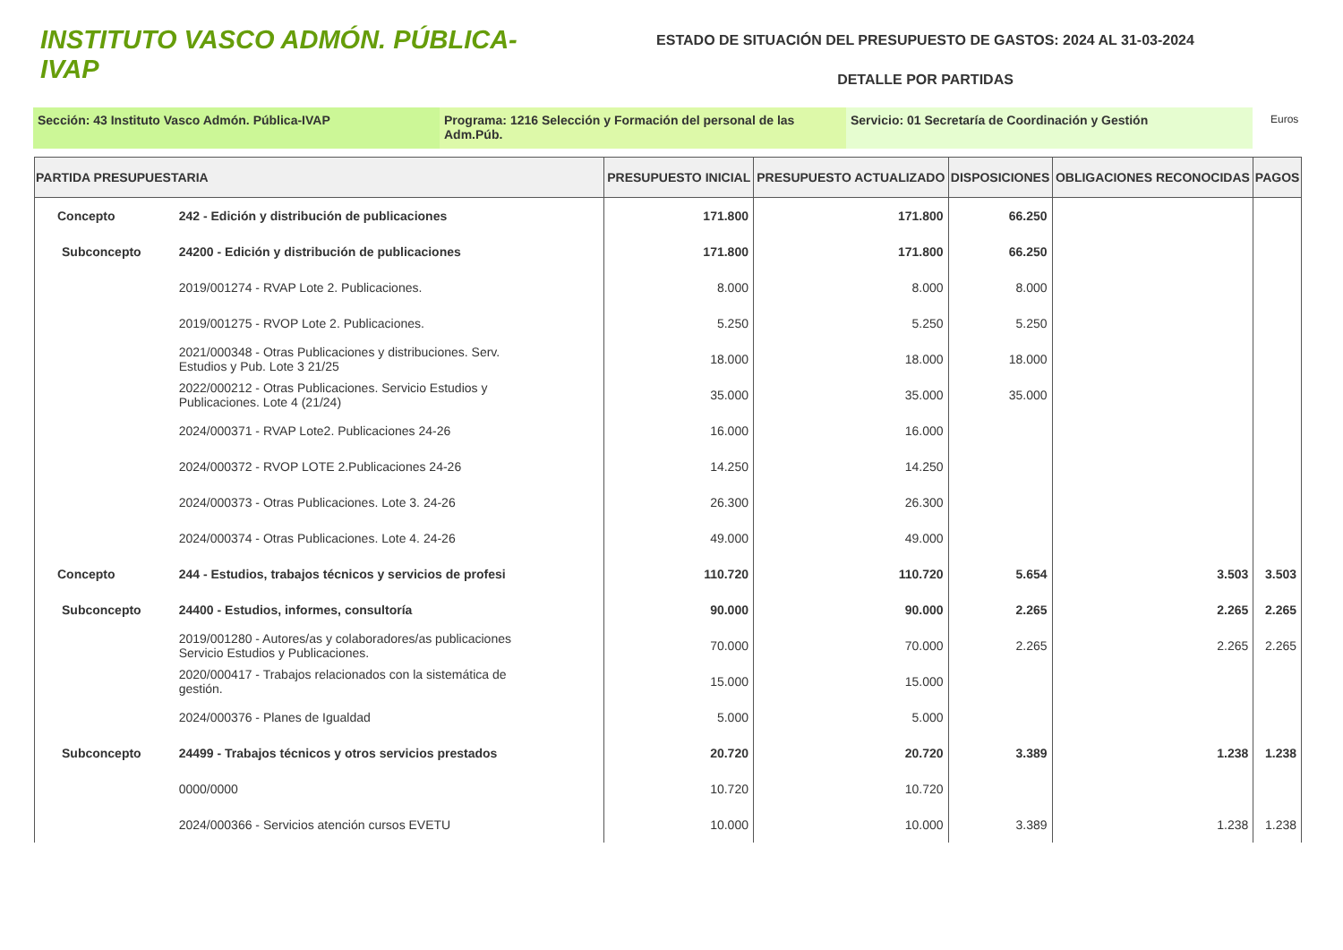INSTITUTO VASCO ADMÓN. PÚBLICA-IVAP
ESTADO DE SITUACIÓN DEL PRESUPUESTO DE GASTOS: 2024 AL 31-03-2024
DETALLE POR PARTIDAS
Sección: 43 Instituto Vasco Admón. Pública-IVAP Programa: 1216 Selección y Formación del personal de las Adm.Púb.
Servicio: 01 Secretaría de Coordinación y Gestión
Euros
| PARTIDA PRESUPUESTARIA | | PRESUPUESTO INICIAL | PRESUPUESTO ACTUALIZADO | DISPOSICIONES | OBLIGACIONES RECONOCIDAS | PAGOS |
| --- | --- | --- | --- | --- | --- | --- |
| Concepto | 242 - Edición y distribución de publicaciones | 171.800 | 171.800 | 66.250 | | |
| Subconcepto | 24200 - Edición y distribución de publicaciones | 171.800 | 171.800 | 66.250 | | |
| | 2019/001274 - RVAP Lote 2. Publicaciones. | 8.000 | 8.000 | 8.000 | | |
| | 2019/001275 - RVOP Lote 2. Publicaciones. | 5.250 | 5.250 | 5.250 | | |
| | 2021/000348 - Otras Publicaciones y distribuciones. Serv. Estudios y Pub. Lote 3 21/25 | 18.000 | 18.000 | 18.000 | | |
| | 2022/000212 - Otras Publicaciones. Servicio Estudios y Publicaciones. Lote 4 (21/24) | 35.000 | 35.000 | 35.000 | | |
| | 2024/000371 - RVAP Lote2. Publicaciones 24-26 | 16.000 | 16.000 | | | |
| | 2024/000372 - RVOP LOTE 2.Publicaciones 24-26 | 14.250 | 14.250 | | | |
| | 2024/000373 - Otras Publicaciones. Lote 3. 24-26 | 26.300 | 26.300 | | | |
| | 2024/000374 - Otras Publicaciones. Lote 4. 24-26 | 49.000 | 49.000 | | | |
| Concepto | 244 - Estudios, trabajos técnicos y servicios de profesi | 110.720 | 110.720 | 5.654 | 3.503 | 3.503 |
| Subconcepto | 24400 - Estudios, informes, consultoría | 90.000 | 90.000 | 2.265 | 2.265 | 2.265 |
| | 2019/001280 - Autores/as y colaboradores/as publicaciones Servicio Estudios y Publicaciones. | 70.000 | 70.000 | 2.265 | 2.265 | 2.265 |
| | 2020/000417 - Trabajos relacionados con la sistemática de gestión. | 15.000 | 15.000 | | | |
| | 2024/000376 - Planes de Igualdad | 5.000 | 5.000 | | | |
| Subconcepto | 24499 - Trabajos técnicos y otros servicios prestados | 20.720 | 20.720 | 3.389 | 1.238 | 1.238 |
| | 0000/0000 | 10.720 | 10.720 | | | |
| | 2024/000366 - Servicios atención cursos EVETU | 10.000 | 10.000 | 3.389 | 1.238 | 1.238 |